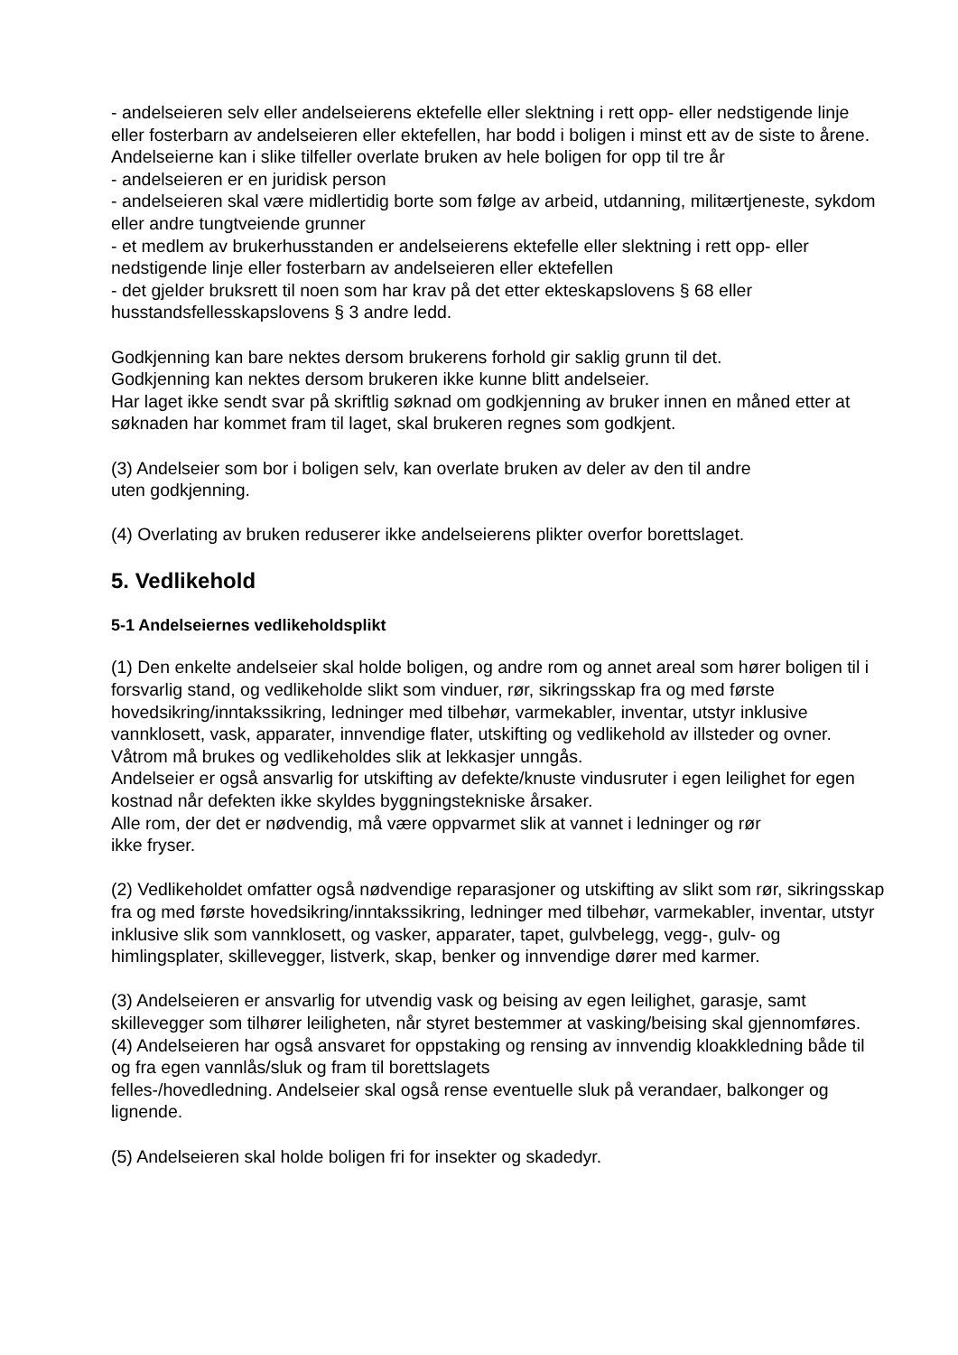- andelseieren selv eller andelseierens ektefelle eller slektning i rett opp- eller nedstigende linje eller fosterbarn av andelseieren eller ektefellen, har bodd i boligen i minst ett av de siste to årene. Andelseierne kan i slike tilfeller overlate bruken av hele boligen for opp til tre år
- andelseieren er en juridisk person
- andelseieren skal være midlertidig borte som følge av arbeid, utdanning, militærtjeneste, sykdom eller andre tungtveiende grunner
- et medlem av brukerhusstanden er andelseierens ektefelle eller slektning i rett opp- eller nedstigende linje eller fosterbarn av andelseieren eller ektefellen
- det gjelder bruksrett til noen som har krav på det etter ekteskapslovens § 68 eller husstandsfellesskapslovens § 3 andre ledd.
Godkjenning kan bare nektes dersom brukerens forhold gir saklig grunn til det.
Godkjenning kan nektes dersom brukeren ikke kunne blitt andelseier.
Har laget ikke sendt svar på skriftlig søknad om godkjenning av bruker innen en måned etter at søknaden har kommet fram til laget, skal brukeren regnes som godkjent.
(3) Andelseier som bor i boligen selv, kan overlate bruken av deler av den til andre
uten godkjenning.
(4) Overlating av bruken reduserer ikke andelseierens plikter overfor borettslaget.
5. Vedlikehold
5-1 Andelseiernes vedlikeholdsplikt
(1) Den enkelte andelseier skal holde boligen, og andre rom og annet areal som hører boligen til i forsvarlig stand, og vedlikeholde slikt som vinduer, rør, sikringsskap fra og med første hovedsikring/inntakssikring, ledninger med tilbehør, varmekabler, inventar, utstyr inklusive vannklosett, vask, apparater, innvendige flater, utskifting og vedlikehold av illsteder og ovner. Våtrom må brukes og vedlikeholdes slik at lekkasjer unngås.
Andelseier er også ansvarlig for utskifting av defekte/knuste vindusruter i egen leilighet for egen kostnad når defekten ikke skyldes byggningstekniske årsaker.
Alle rom, der det er nødvendig, må være oppvarmet slik at vannet i ledninger og rør
ikke fryser.
(2) Vedlikeholdet omfatter også nødvendige reparasjoner og utskifting av slikt som rør, sikringsskap fra og med første hovedsikring/inntakssikring, ledninger med tilbehør, varmekabler, inventar, utstyr inklusive slik som vannklosett, og vasker, apparater, tapet, gulvbelegg, vegg-, gulv- og himlingsplater, skillevegger, listverk, skap, benker og innvendige dører med karmer.
(3) Andelseieren er ansvarlig for utvendig vask og beising av egen leilighet, garasje, samt skillevegger som tilhører leiligheten, når styret bestemmer at vasking/beising skal gjennomføres.
(4) Andelseieren har også ansvaret for oppstaking og rensing av innvendig kloakkledning både til og fra egen vannlås/sluk og fram til borettslagets
felles-/hovedledning. Andelseier skal også rense eventuelle sluk på verandaer, balkonger og lignende.
(5) Andelseieren skal holde boligen fri for insekter og skadedyr.